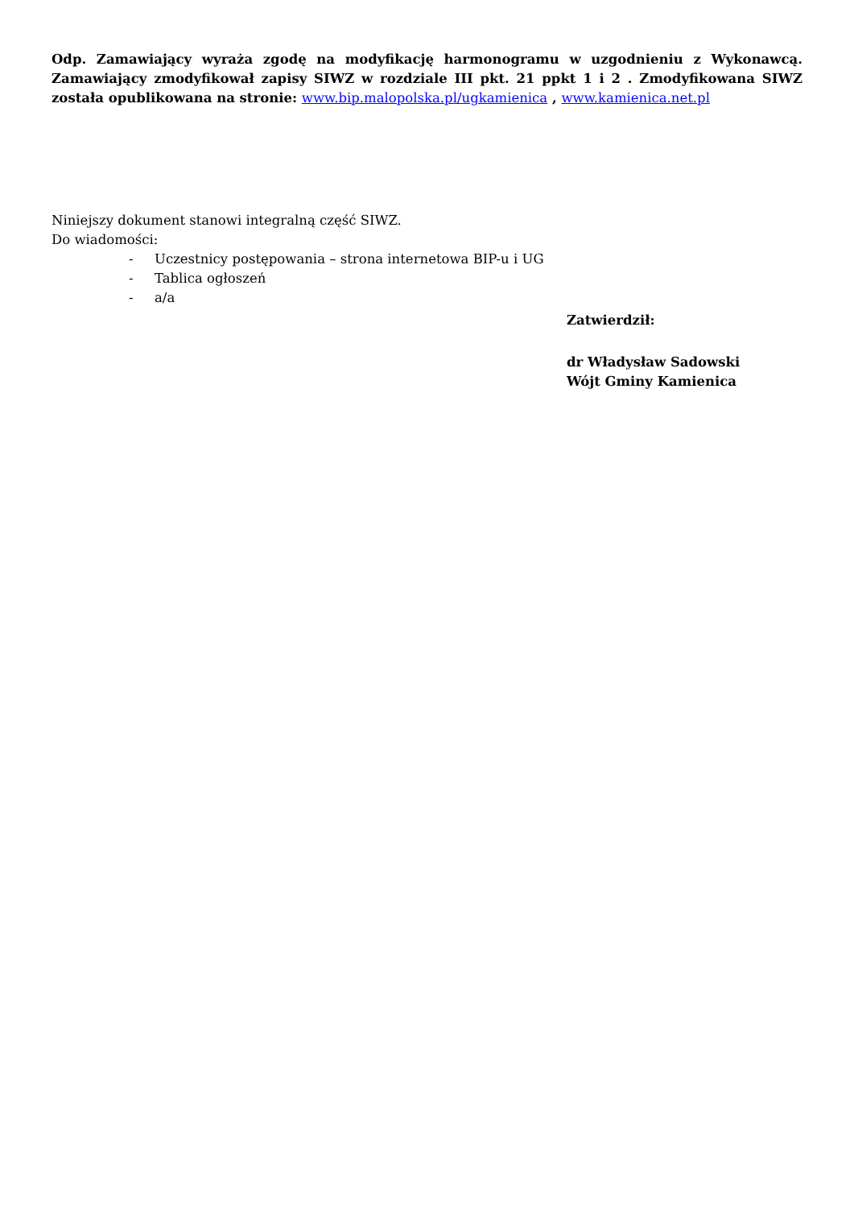Odp. Zamawiający wyraża zgodę na modyfikację harmonogramu w uzgodnieniu z Wykonawcą. Zamawiający zmodyfikował zapisy SIWZ w rozdziale III pkt. 21 ppkt 1 i 2 . Zmodyfikowana SIWZ została opublikowana na stronie: www.bip.malopolska.pl/ugkamienica , www.kamienica.net.pl
Niniejszy dokument stanowi integralną część SIWZ.
Do wiadomości:
- Uczestnicy postępowania – strona internetowa BIP-u i UG
- Tablica ogłoszeń
- a/a
Zatwierdził:
dr Władysław Sadowski
Wójt Gminy Kamienica